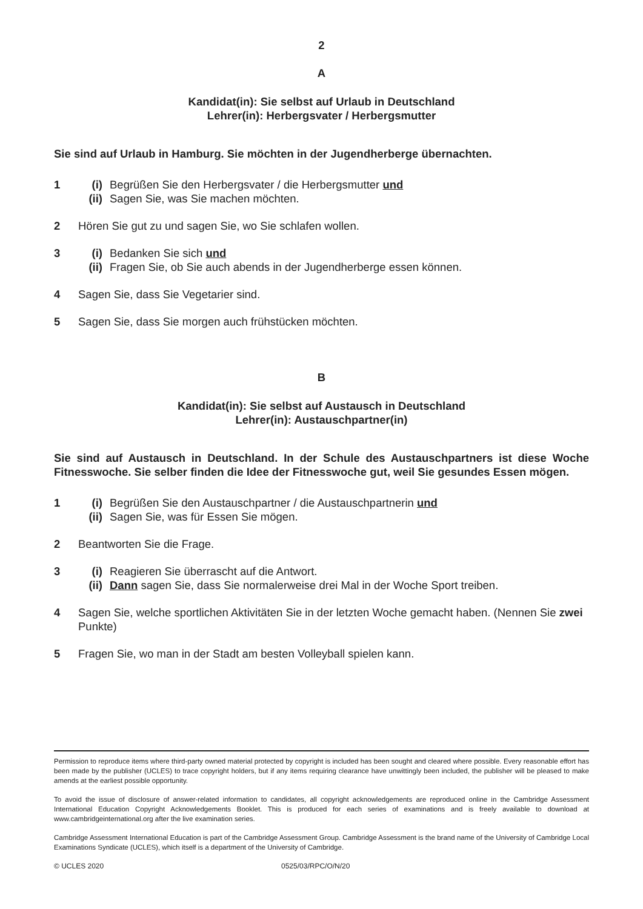2
A
Kandidat(in): Sie selbst auf Urlaub in Deutschland
Lehrer(in): Herbergsvater / Herbergsmutter
Sie sind auf Urlaub in Hamburg. Sie möchten in der Jugendherberge übernachten.
1 (i) Begrüßen Sie den Herbergsvater / die Herbergsmutter und
(ii) Sagen Sie, was Sie machen möchten.
2 Hören Sie gut zu und sagen Sie, wo Sie schlafen wollen.
3 (i) Bedanken Sie sich und
(ii) Fragen Sie, ob Sie auch abends in der Jugendherberge essen können.
4 Sagen Sie, dass Sie Vegetarier sind.
5 Sagen Sie, dass Sie morgen auch frühstücken möchten.
B
Kandidat(in): Sie selbst auf Austausch in Deutschland
Lehrer(in): Austauschpartner(in)
Sie sind auf Austausch in Deutschland. In der Schule des Austauschpartners ist diese Woche Fitnesswoche. Sie selber finden die Idee der Fitnesswoche gut, weil Sie gesundes Essen mögen.
1 (i) Begrüßen Sie den Austauschpartner / die Austauschpartnerin und
(ii) Sagen Sie, was für Essen Sie mögen.
2 Beantworten Sie die Frage.
3 (i) Reagieren Sie überrascht auf die Antwort.
(ii) Dann sagen Sie, dass Sie normalerweise drei Mal in der Woche Sport treiben.
4 Sagen Sie, welche sportlichen Aktivitäten Sie in der letzten Woche gemacht haben. (Nennen Sie zwei Punkte)
5 Fragen Sie, wo man in der Stadt am besten Volleyball spielen kann.
Permission to reproduce items where third-party owned material protected by copyright is included has been sought and cleared where possible. Every reasonable effort has been made by the publisher (UCLES) to trace copyright holders, but if any items requiring clearance have unwittingly been included, the publisher will be pleased to make amends at the earliest possible opportunity.
To avoid the issue of disclosure of answer-related information to candidates, all copyright acknowledgements are reproduced online in the Cambridge Assessment International Education Copyright Acknowledgements Booklet. This is produced for each series of examinations and is freely available to download at www.cambridgeinternational.org after the live examination series.
Cambridge Assessment International Education is part of the Cambridge Assessment Group. Cambridge Assessment is the brand name of the University of Cambridge Local Examinations Syndicate (UCLES), which itself is a department of the University of Cambridge.
© UCLES 2020 0525/03/RPC/O/N/20